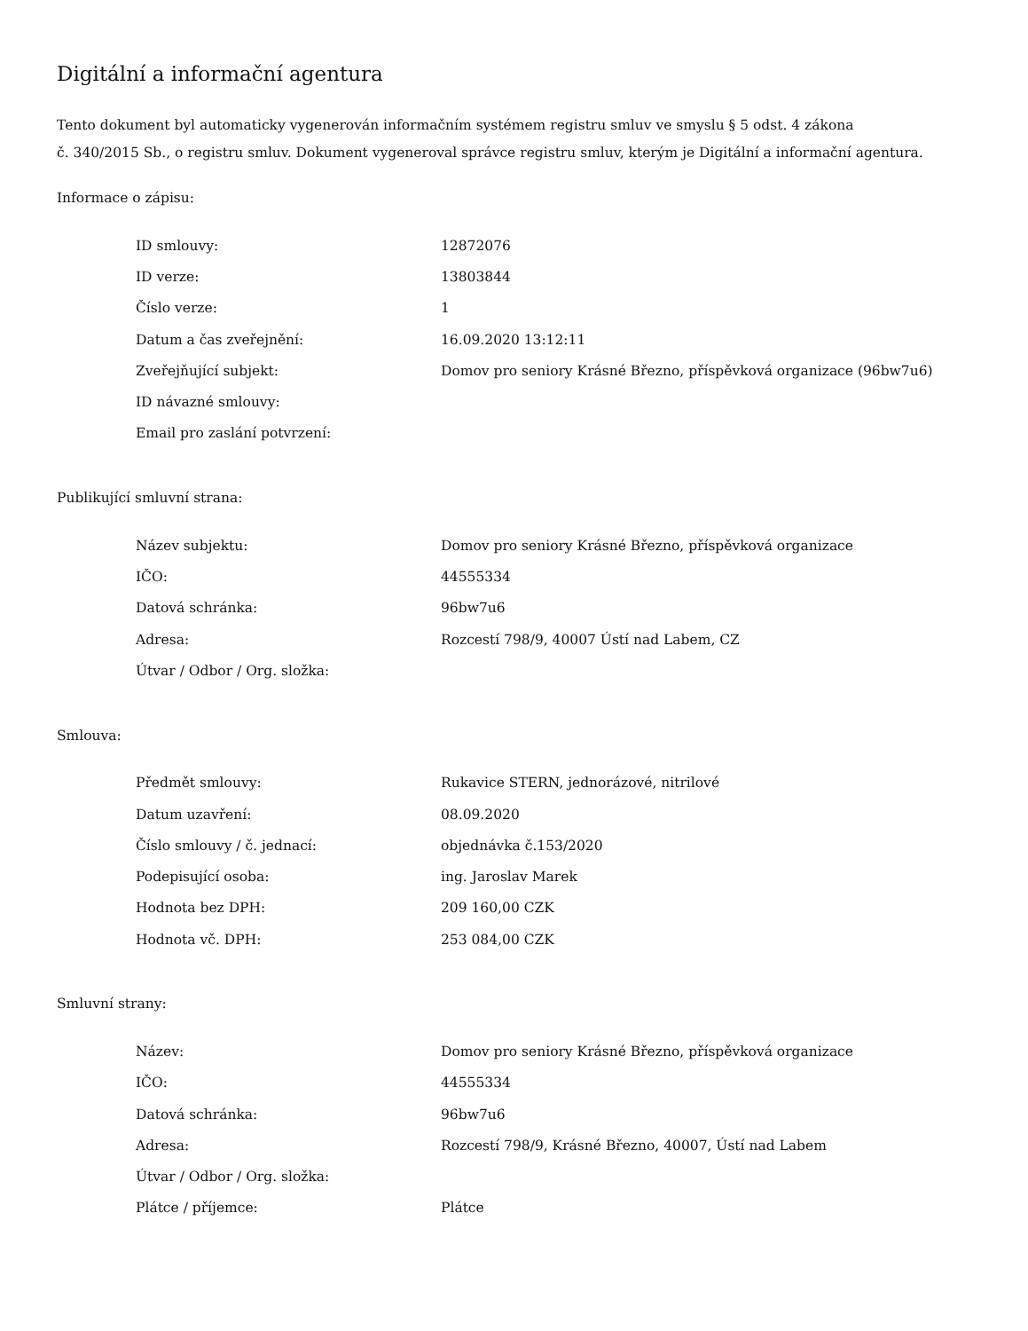Digitální a informační agentura
Tento dokument byl automaticky vygenerován informačním systémem registru smluv ve smyslu § 5 odst. 4 zákona
č. 340/2015 Sb., o registru smluv. Dokument vygeneroval správce registru smluv, kterým je Digitální a informační agentura.
Informace o zápisu:
| ID smlouvy: | 12872076 |
| ID verze: | 13803844 |
| Číslo verze: | 1 |
| Datum a čas zveřejnění: | 16.09.2020 13:12:11 |
| Zveřejňující subjekt: | Domov pro seniory Krásné Březno, příspěvková organizace (96bw7u6) |
| ID návazné smlouvy: | |
| Email pro zaslání potvrzení: | |
Publikující smluvní strana:
| Název subjektu: | Domov pro seniory Krásné Březno, příspěvková organizace |
| IČO: | 44555334 |
| Datová schránka: | 96bw7u6 |
| Adresa: | Rozcestí 798/9, 40007 Ústí nad Labem, CZ |
| Útvar / Odbor / Org. složka: | |
Smlouva:
| Předmět smlouvy: | Rukavice STERN, jednorázové, nitrilové |
| Datum uzavření: | 08.09.2020 |
| Číslo smlouvy / č. jednací: | objednávka č.153/2020 |
| Podepisující osoba: | ing. Jaroslav Marek |
| Hodnota bez DPH: | 209 160,00 CZK |
| Hodnota vč. DPH: | 253 084,00 CZK |
Smluvní strany:
| Název: | Domov pro seniory Krásné Březno, příspěvková organizace |
| IČO: | 44555334 |
| Datová schránka: | 96bw7u6 |
| Adresa: | Rozcestí 798/9, Krásné Březno, 40007, Ústí nad Labem |
| Útvar / Odbor / Org. složka: | |
| Plátce / příjemce: | Plátce |